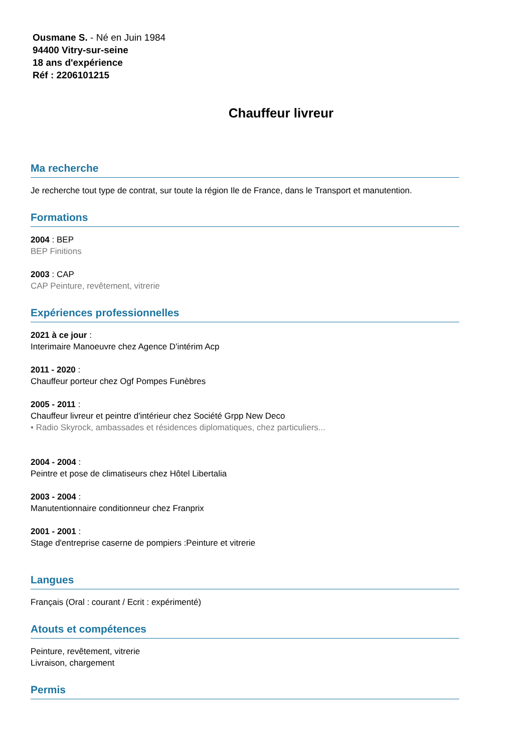Ousmane S. - Né en Juin 1984
94400 Vitry-sur-seine
18 ans d'expérience
Réf : 2206101215
Chauffeur livreur
Ma recherche
Je recherche tout type de contrat, sur toute la région Ile de France, dans le Transport et manutention.
Formations
2004 : BEP
BEP Finitions
2003 : CAP
CAP Peinture, revêtement, vitrerie
Expériences professionnelles
2021 à ce jour :
Interimaire Manoeuvre chez Agence D'intérim Acp
2011 - 2020 :
Chauffeur porteur chez Ogf Pompes Funèbres
2005 - 2011 :
Chauffeur livreur et peintre d'intérieur chez Société Grpp New Deco
• Radio Skyrock, ambassades et résidences diplomatiques, chez particuliers...
2004 - 2004 :
Peintre et pose de climatiseurs chez Hôtel Libertalia
2003 - 2004 :
Manutentionnaire conditionneur chez Franprix
2001 - 2001 :
Stage d'entreprise caserne de pompiers :Peinture et vitrerie
Langues
Français (Oral : courant / Ecrit : expérimenté)
Atouts et compétences
Peinture, revêtement, vitrerie
Livraison, chargement
Permis